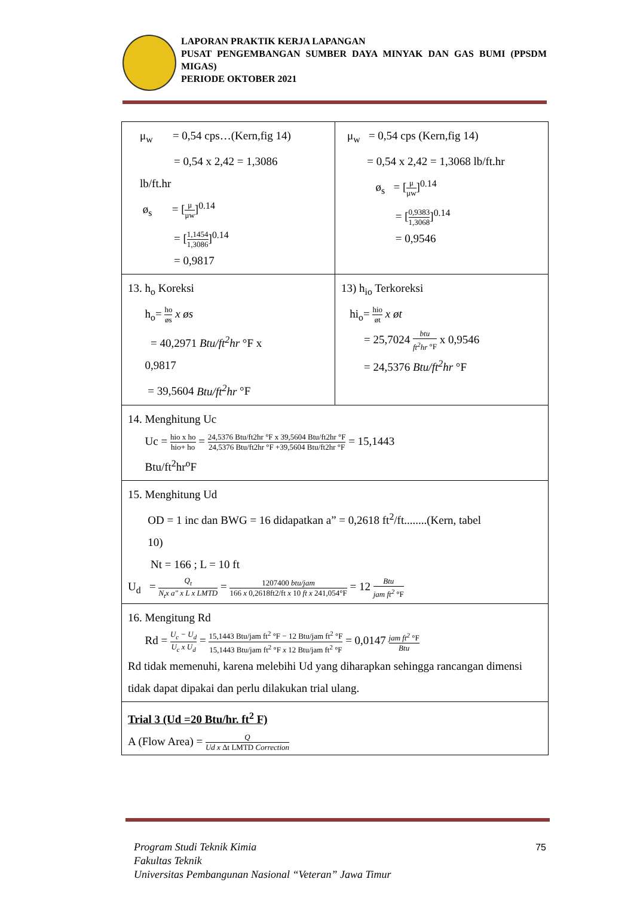LAPORAN PRAKTIK KERJA LAPANGAN
PUSAT PENGEMBANGAN SUMBER DAYA MINYAK DAN GAS BUMI (PPSDM MIGAS)
PERIODE OKTOBER 2021
| μ<sub>w</sub> = 0,54 cps…(Kern,fig 14) = 0,54 x 2,42 = 1,3086 lb/ft.hr ø<sub>s</sub> = [ μ μw ]<sup>0.14</sup> = [ 1,1454 1,3086 ]<sup>0.14</sup> = 0,9817 | μ<sub>w</sub> = 0,54 cps (Kern,fig 14) = 0,54 x 2,42 = 1,3068 lb/ft.hr ø<sub>s</sub> = [ μ μw ]<sup>0.14</sup> = [ 0,9383 1,3068 ]<sup>0.14</sup> = 0,9546 |
| 13. h<sub>o</sub> Koreksi h<sub>o</sub>= ho øs x øs = 40,2971 Btu/ft<sup>2</sup>hr °F x 0,9817 = 39,5604 Btu/ft<sup>2</sup>hr °F | 13) h<sub>io</sub> Terkoreksi hi<sub>o</sub>= hio øt x øt = 25,7024 btu ft<sup>2</sup>hr °F x 0,9546 = 24,5376 Btu/ft<sup>2</sup>hr °F |
| 14. Menghitung Uc Uc = hio x ho hio+ ho = 24,5376 Btu/ft2hr °F x 39,5604 Btu/ft2hr °F 24,5376 Btu/ft2hr °F +39,5604 Btu/ft2hr °F = 15,1443 Btu/ft<sup>2</sup>hr<sup>o</sup>F | |
| 15. Menghitung Ud OD = 1 inc dan BWG = 16 didapatkan a” = 0,2618 ft<sup>2</sup>/ft........(Kern, tabel 10) Nt = 166 ; L = 10 ft U<sub>d</sub> = Q<sub>t</sub> N<sub>t</sub>x a" x L x LMTD = 1207400 btu/jam 166 x 0,2618ft2/ft x 10 ft x 241,054°F = 12 Btu jam ft<sup>2</sup> °F | |
| 16. Mengitung Rd Rd = U<sub>c</sub> − U<sub>d</sub> U<sub>c</sub> x U<sub>d</sub> = 15,1443 Btu/jam ft<sup>2</sup> °F − 12 Btu/jam ft<sup>2</sup> °F 15,1443 Btu/jam ft<sup>2</sup> °F x 12 Btu/jam ft<sup>2</sup> °F = 0,0147 jam ft<sup>2</sup> °F Btu Rd tidak memenuhi, karena melebihi Ud yang diharapkan sehingga rancangan dimensi tidak dapat dipakai dan perlu dilakukan trial ulang. | |
| Trial 3 (Ud =20 Btu/hr. ft<sup>2</sup> F) A (Flow Area) = Q Ud x Δt LMTD Correction | |
Program Studi Teknik Kimia
Fakultas Teknik
Universitas Pembangunan Nasional “Veteran” Jawa Timur
75